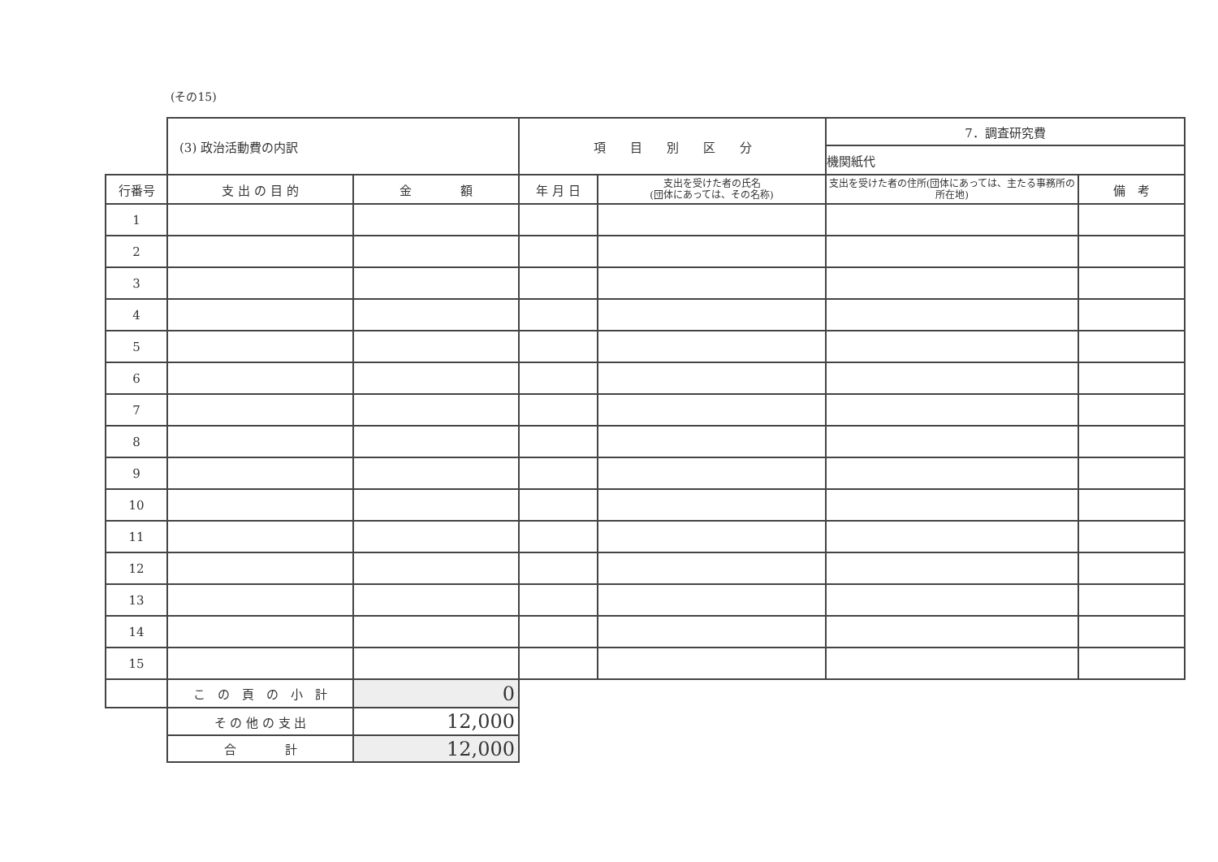(その15)
| | (3) 政治活動費の内訳 | | 項 目 別 区 分 | | 7．調査研究費 | |
| | | | | | 機関紙代 | |
| 行番号 | 支 出 の 目 的 | 金 額 | 年 月 日 | 支出を受けた者の氏名 (団体にあっては、その名称) | 支出を受けた者の住所(団体にあっては、主たる事務所の所在地) | 備 考 |
| 1 | | | | | | |
| 2 | | | | | | |
| 3 | | | | | | |
| 4 | | | | | | |
| 5 | | | | | | |
| 6 | | | | | | |
| 7 | | | | | | |
| 8 | | | | | | |
| 9 | | | | | | |
| 10 | | | | | | |
| 11 | | | | | | |
| 12 | | | | | | |
| 13 | | | | | | |
| 14 | | | | | | |
| 15 | | | | | | |
| | こ の 頁 の 小 計 | 0 | | | | |
| | そ の 他 の 支 出 | 12,000 | | | | |
| | 合 計 | 12,000 | | | | |